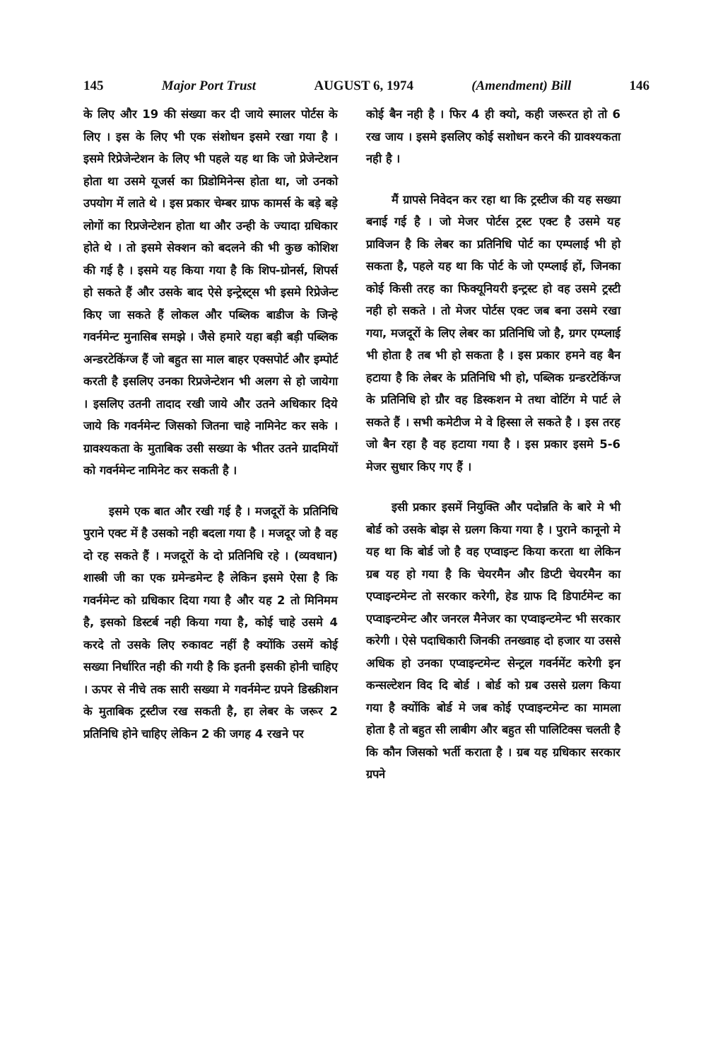145 Major Port Trust AUGUST 6, 1974 (Amendment) Bill 146
के लिए और 19 की संख्या कर दी जाये स्मालर पोर्टस के लिए । इस के लिए भी एक संशोधन इसमे रखा गया है । इसमे रिप्रेजेन्टेशन के लिए भी पहले यह था कि जो प्रेजेन्टेशन होता था उसमे यूजर्स का प्रिडोमिनेन्स होता था, जो उनको उपयोग में लाते थे । इस प्रकार चेम्बर ग्राफ कामर्स के बड़े बड़े लोगों का रिप्रजेन्टेशन होता था और उन्ही के ज्यादा ग्रधिकार होते थे । तो इसमे सेक्शन को बदलने की भी कुछ कोशिश की गई है । इसमे यह किया गया है कि शिप-ग्रोनर्स, शिपर्स हो सकते हैं और उसके बाद ऐसे इन्ट्रेस्ट्स भी इसमे रिप्रेजेन्ट किए जा सकते हैं लोकल और पब्लिक बाडीज के जिन्हे गवर्नमेन्ट मुनासिब समझे । जैसे हमारे यहा बड़ी बड़ी पब्लिक अन्डरटेकिंग्ज हैं जो बहुत सा माल बाहर एक्सपोर्ट और इम्पोर्ट करती है इसलिए उनका रिप्रजेन्टेशन भी अलग से हो जायेगा । इसलिए उतनी तादाद रखी जाये और उतने अधिकार दिये जाये कि गवर्नमेन्ट जिसको जितना चाहे नामिनेट कर सके । ग्रावश्यकता के मुताबिक उसी सख्या के भीतर उतने ग्रादमियों को गवर्नमेन्ट नामिनेट कर सकती है ।
इसमे एक बात और रखी गई है । मजदूरों के प्रतिनिधि पुराने एक्ट में है उसको नही बदला गया है । मजदूर जो है वह दो रह सकते हैं । मजदूरों के दो प्रतिनिधि रहे । (व्यवधान) शास्त्री जी का एक ग्रमेन्डमेन्ट है लेकिन इसमे ऐसा है कि गवर्नमेन्ट को ग्रधिकार दिया गया है और यह 2 तो मिनिमम है, इसको डिस्टर्ब नही किया गया है, कोई चाहे उसमे 4 करदे तो उसके लिए रुकावट नहीं है क्योंकि उसमें कोई सख्या निर्धारित नही की गयी है कि इतनी इसकी होनी चाहिए । ऊपर से नीचे तक सारी सख्या मे गवर्नमेन्ट ग्रपने डिस्क्रीशन के मुताबिक ट्रस्टीज रख सकती है, हा लेबर के जरूर 2 प्रतिनिधि होने चाहिए लेकिन 2 की जगह 4 रखने पर
कोई बैन नही है । फिर 4 ही क्यो, कही जरूरत हो तो 6 रख जाय । इसमे इसलिए कोई सशोधन करने की ग्रावश्यकता नही है ।
मैं ग्रापसे निवेदन कर रहा था कि ट्रस्टीज की यह सख्या बनाई गई है । जो मेजर पोर्टस ट्रस्ट एक्ट है उसमे यह प्राविजन है कि लेबर का प्रतिनिधि पोर्ट का एम्पलाई भी हो सकता है, पहले यह था कि पोर्ट के जो एम्प्लाई हों, जिनका कोई किसी तरह का फिक्यूनियरी इन्ट्रस्ट हो वह उसमे ट्रस्टी नही हो सकते । तो मेजर पोर्टस एक्ट जब बना उसमे रखा गया, मजदूरों के लिए लेबर का प्रतिनिधि जो है, ग्रगर एम्प्लाई भी होता है तब भी हो सकता है । इस प्रकार हमने वह बैन हटाया है कि लेबर के प्रतिनिधि भी हो, पब्लिक ग्रन्डरटेकिंग्ज के प्रतिनिधि हो ग्रौर वह डिस्कशन मे तथा वोटिंग मे पार्ट ले सकते हैं । सभी कमेटीज मे वे हिस्सा ले सकते है । इस तरह जो बैन रहा है वह हटाया गया है । इस प्रकार इसमे 5-6 मेजर सुधार किए गए हैं ।
इसी प्रकार इसमें नियुक्ति और पदोन्नति के बारे मे भी बोर्ड को उसके बोझ से ग्रलग किया गया है । पुराने कानूनो मे यह था कि बोर्ड जो है वह एप्वाइन्ट किया करता था लेकिन ग्रब यह हो गया है कि चेयरमैन और डिप्टी चेयरमैन का एप्वाइन्टमेन्ट तो सरकार करेगी, हेड ग्राफ दि डिपार्टमेन्ट का एप्वाइन्टमेन्ट और जनरल मैनेजर का एप्वाइन्टमेन्ट भी सरकार करेगी । ऐसे पदाधिकारी जिनकी तनख्वाह दो हजार या उससे अधिक हो उनका एप्वाइन्टमेन्ट सेन्ट्रल गवर्नमेंट करेगी इन कन्सल्टेशन विद दि बोर्ड । बोर्ड को ग्रब उससे ग्रलग किया गया है क्योंकि बोर्ड मे जब कोई एप्वाइन्टमेन्ट का मामला होता है तो बहुत सी लाबीग और बहुत सी पालिटिक्स चलती है कि कौन जिसको भर्ती कराता है । ग्रब यह ग्रधिकार सरकार ग्रपने